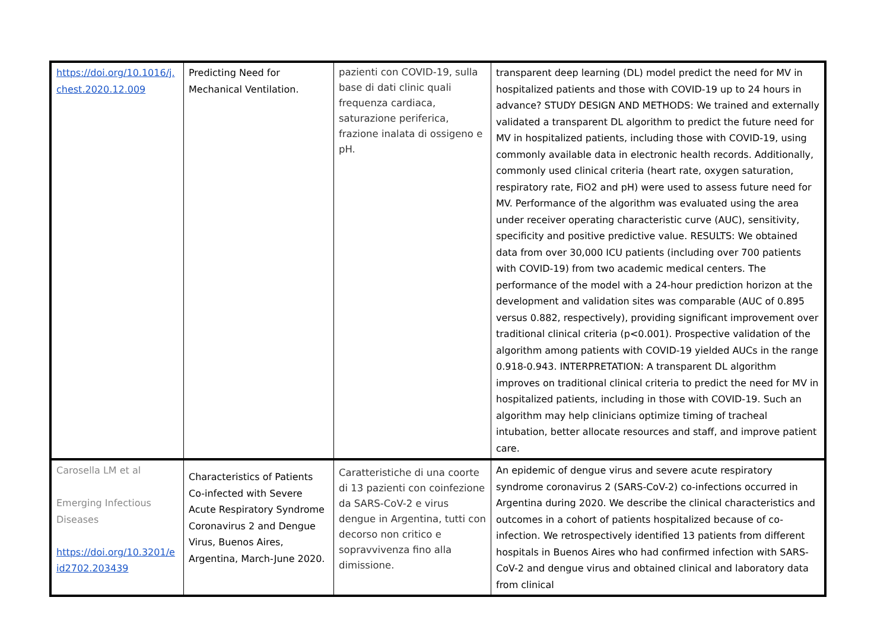| https://doi.org/10.1016/j. chest.2020.12.009 | Predicting Need for Mechanical Ventilation. | pazienti con COVID-19, sulla base di dati clinic quali frequenza cardiaca, saturazione periferica, frazione inalata di ossigeno e pH. | transparent deep learning (DL) model predict the need for MV in hospitalized patients and those with COVID-19 up to 24 hours in advance? STUDY DESIGN AND METHODS: We trained and externally validated a transparent DL algorithm to predict the future need for MV in hospitalized patients, including those with COVID-19, using commonly available data in electronic health records. Additionally, commonly used clinical criteria (heart rate, oxygen saturation, respiratory rate, FiO2 and pH) were used to assess future need for MV. Performance of the algorithm was evaluated using the area under receiver operating characteristic curve (AUC), sensitivity, specificity and positive predictive value. RESULTS: We obtained data from over 30,000 ICU patients (including over 700 patients with COVID-19) from two academic medical centers. The performance of the model with a 24-hour prediction horizon at the development and validation sites was comparable (AUC of 0.895 versus 0.882, respectively), providing significant improvement over traditional clinical criteria (p<0.001). Prospective validation of the algorithm among patients with COVID-19 yielded AUCs in the range 0.918-0.943. INTERPRETATION: A transparent DL algorithm improves on traditional clinical criteria to predict the need for MV in hospitalized patients, including in those with COVID-19. Such an algorithm may help clinicians optimize timing of tracheal intubation, better allocate resources and staff, and improve patient care. |
| Carosella LM et al Emerging Infectious Diseases https://doi.org/10.3201/e id2702.203439 | Characteristics of Patients Co-infected with Severe Acute Respiratory Syndrome Coronavirus 2 and Dengue Virus, Buenos Aires, Argentina, March-June 2020. | Caratteristiche di una coorte di 13 pazienti con coinfezione da SARS-CoV-2 e virus dengue in Argentina, tutti con decorso non critico e sopravvivenza fino alla dimissione. | An epidemic of dengue virus and severe acute respiratory syndrome coronavirus 2 (SARS-CoV-2) co-infections occurred in Argentina during 2020. We describe the clinical characteristics and outcomes in a cohort of patients hospitalized because of co-infection. We retrospectively identified 13 patients from different hospitals in Buenos Aires who had confirmed infection with SARS-CoV-2 and dengue virus and obtained clinical and laboratory data from clinical |